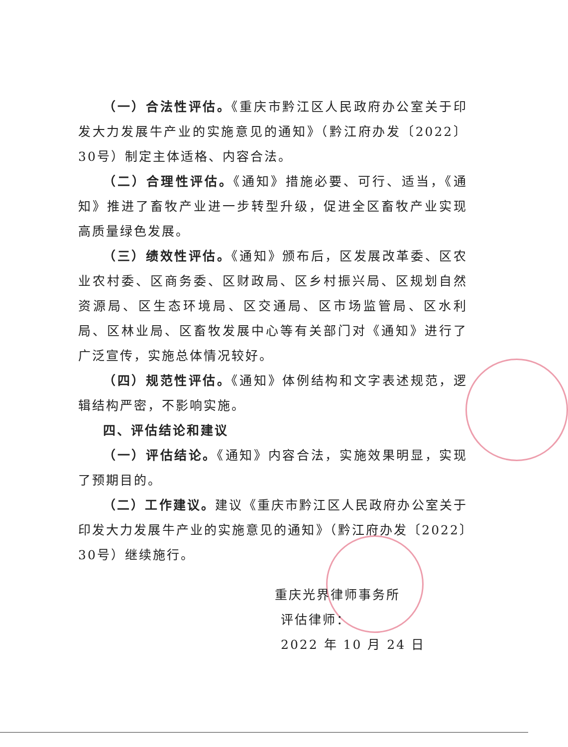（一）合法性评估。《重庆市黔江区人民政府办公室关于印发大力发展牛产业的实施意见的通知》（黔江府办发〔2022〕30号）制定主体适格、内容合法。
（二）合理性评估。《通知》措施必要、可行、适当，《通知》推进了畜牧产业进一步转型升级，促进全区畜牧产业实现高质量绿色发展。
（三）绩效性评估。《通知》颁布后，区发展改革委、区农业农村委、区商务委、区财政局、区乡村振兴局、区规划自然资源局、区生态环境局、区交通局、区市场监管局、区水利局、区林业局、区畜牧发展中心等有关部门对《通知》进行了广泛宣传，实施总体情况较好。
（四）规范性评估。《通知》体例结构和文字表述规范，逻辑结构严密，不影响实施。
四、评估结论和建议
（一）评估结论。《通知》内容合法，实施效果明显，实现了预期目的。
（二）工作建议。建议《重庆市黔江区人民政府办公室关于印发大力发展牛产业的实施意见的通知》（黔江府办发〔2022〕30号）继续施行。
重庆光界律师事务所
评估律师：
2022 年 10 月 24 日